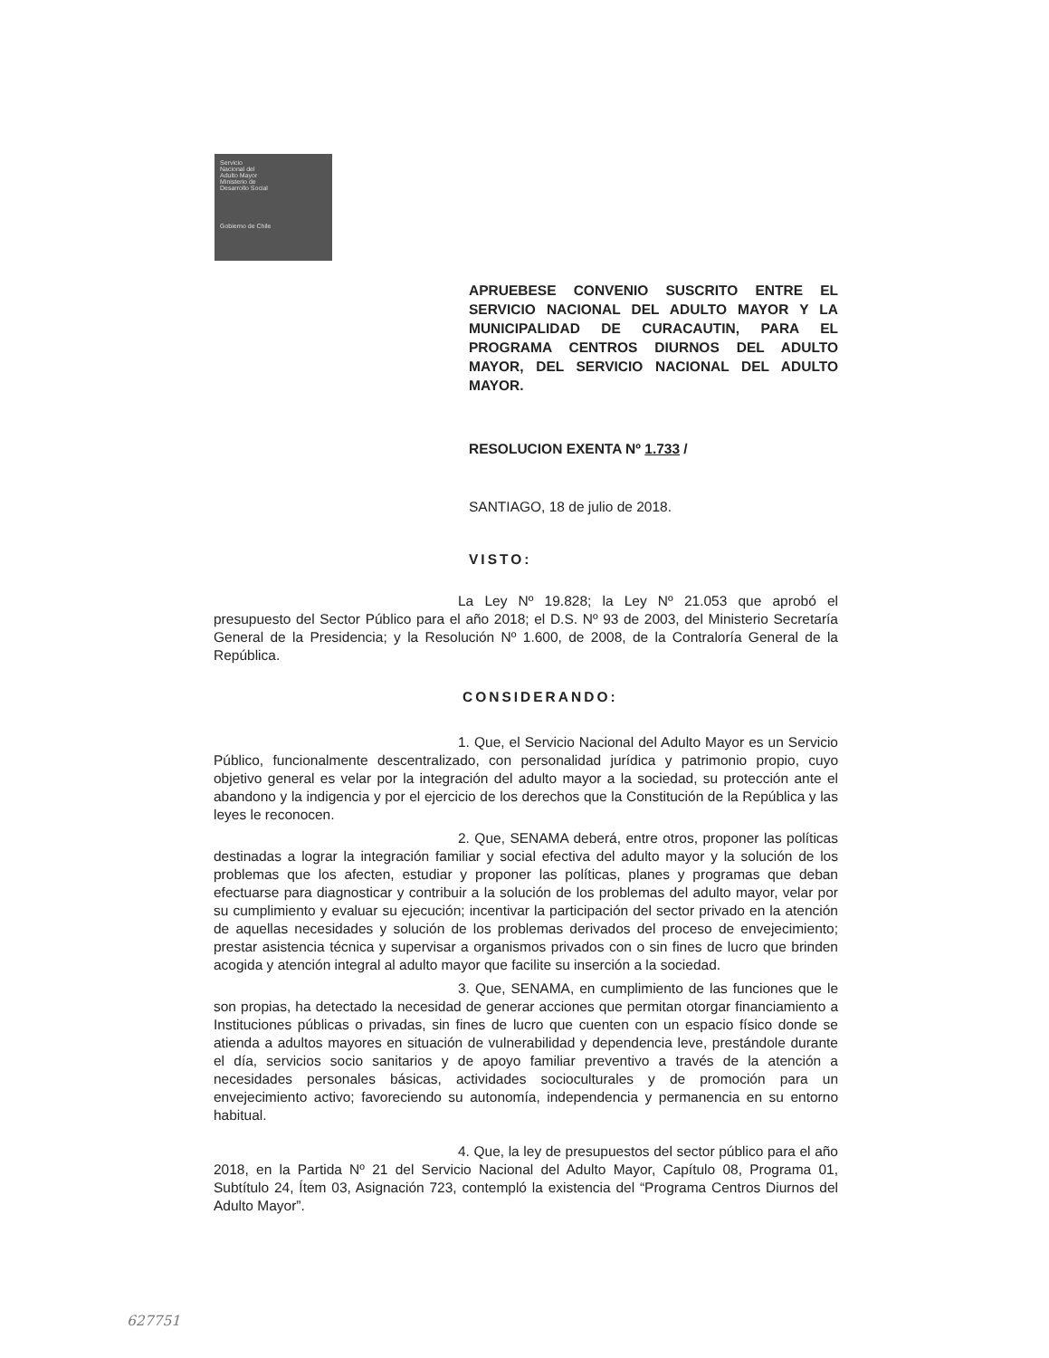Servicio
Nacional del
Adulto Mayor
Ministerio de
Desarrollo Social
Gobierno de Chile
APRUEBESE CONVENIO SUSCRITO ENTRE EL SERVICIO NACIONAL DEL ADULTO MAYOR Y LA MUNICIPALIDAD DE CURACAUTIN, PARA EL PROGRAMA CENTROS DIURNOS DEL ADULTO MAYOR, DEL SERVICIO NACIONAL DEL ADULTO MAYOR.
RESOLUCION EXENTA Nº 1.733 /
SANTIAGO, 18 de julio de 2018.
VISTO:
La Ley Nº 19.828; la Ley Nº 21.053 que aprobó el presupuesto del Sector Público para el año 2018; el D.S. Nº 93 de 2003, del Ministerio Secretaría General de la Presidencia; y la Resolución Nº 1.600, de 2008, de la Contraloría General de la República.
CONSIDERANDO:
1. Que, el Servicio Nacional del Adulto Mayor es un Servicio Público, funcionalmente descentralizado, con personalidad jurídica y patrimonio propio, cuyo objetivo general es velar por la integración del adulto mayor a la sociedad, su protección ante el abandono y la indigencia y por el ejercicio de los derechos que la Constitución de la República y las leyes le reconocen.
2. Que, SENAMA deberá, entre otros, proponer las políticas destinadas a lograr la integración familiar y social efectiva del adulto mayor y la solución de los problemas que los afecten, estudiar y proponer las políticas, planes y programas que deban efectuarse para diagnosticar y contribuir a la solución de los problemas del adulto mayor, velar por su cumplimiento y evaluar su ejecución; incentivar la participación del sector privado en la atención de aquellas necesidades y solución de los problemas derivados del proceso de envejecimiento; prestar asistencia técnica y supervisar a organismos privados con o sin fines de lucro que brinden acogida y atención integral al adulto mayor que facilite su inserción a la sociedad.
3. Que, SENAMA, en cumplimiento de las funciones que le son propias, ha detectado la necesidad de generar acciones que permitan otorgar financiamiento a Instituciones públicas o privadas, sin fines de lucro que cuenten con un espacio físico donde se atienda a adultos mayores en situación de vulnerabilidad y dependencia leve, prestándole durante el día, servicios socio sanitarios y de apoyo familiar preventivo a través de la atención a necesidades personales básicas, actividades socioculturales y de promoción para un envejecimiento activo; favoreciendo su autonomía, independencia y permanencia en su entorno habitual.
4. Que, la ley de presupuestos del sector público para el año 2018, en la Partida Nº 21 del Servicio Nacional del Adulto Mayor, Capítulo 08, Programa 01, Subtítulo 24, Ítem 03, Asignación 723, contempló la existencia del “Programa Centros Diurnos del Adulto Mayor”.
627751